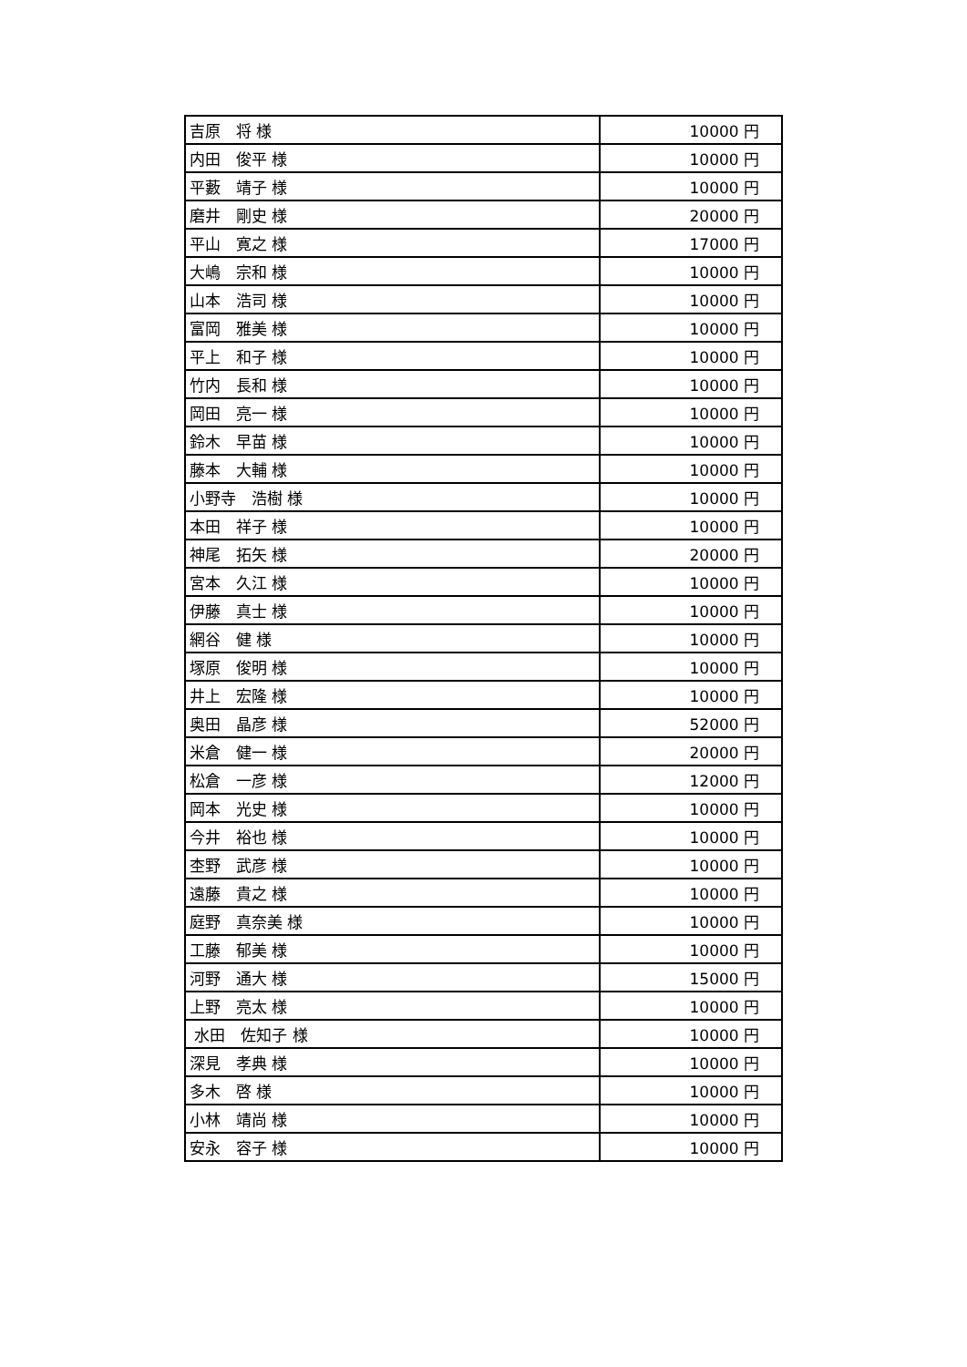| 吉原 将 様 | 10000 円 |
| 内田 俊平 様 | 10000 円 |
| 平藪 靖子 様 | 10000 円 |
| 磨井 剛史 様 | 20000 円 |
| 平山 寛之 様 | 17000 円 |
| 大嶋 宗和 様 | 10000 円 |
| 山本 浩司 様 | 10000 円 |
| 富岡 雅美 様 | 10000 円 |
| 平上 和子 様 | 10000 円 |
| 竹内 長和 様 | 10000 円 |
| 岡田 亮一 様 | 10000 円 |
| 鈴木 早苗 様 | 10000 円 |
| 藤本 大輔 様 | 10000 円 |
| 小野寺 浩樹 様 | 10000 円 |
| 本田 祥子 様 | 10000 円 |
| 神尾 拓矢 様 | 20000 円 |
| 宮本 久江 様 | 10000 円 |
| 伊藤 真士 様 | 10000 円 |
| 網谷 健 様 | 10000 円 |
| 塚原 俊明 様 | 10000 円 |
| 井上 宏隆 様 | 10000 円 |
| 奥田 晶彦 様 | 52000 円 |
| 米倉 健一 様 | 20000 円 |
| 松倉 一彦 様 | 12000 円 |
| 岡本 光史 様 | 10000 円 |
| 今井 裕也 様 | 10000 円 |
| 杢野 武彦 様 | 10000 円 |
| 遠藤 貴之 様 | 10000 円 |
| 庭野 真奈美 様 | 10000 円 |
| 工藤 郁美 様 | 10000 円 |
| 河野 通大 様 | 15000 円 |
| 上野 亮太 様 | 10000 円 |
| 水田 佐知子 様 | 10000 円 |
| 深見 孝典 様 | 10000 円 |
| 多木 啓 様 | 10000 円 |
| 小林 靖尚 様 | 10000 円 |
| 安永 容子 様 | 10000 円 |